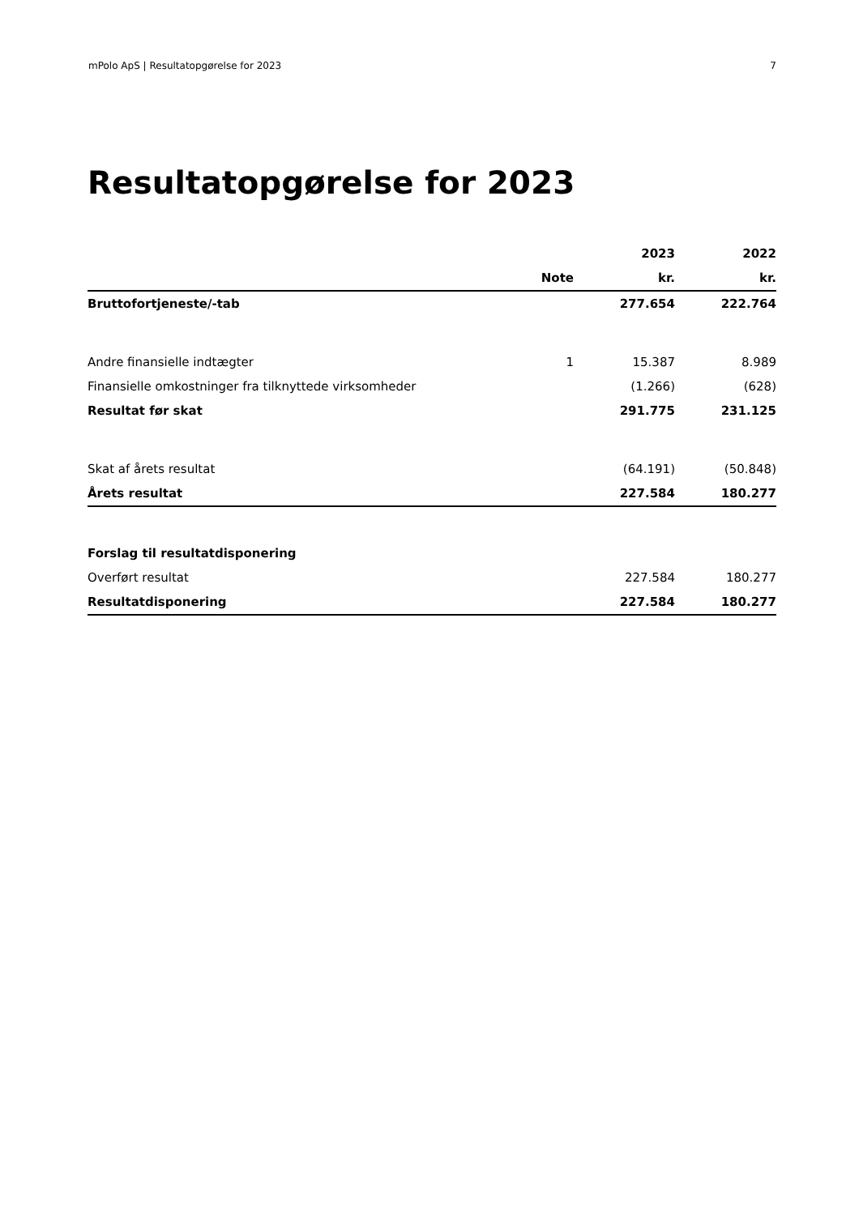mPolo ApS | Resultatopgørelse for 2023 7
Resultatopgørelse for 2023
| | | 2023 | 2022 |
| --- | --- | --- | --- |
| | Note | kr. | kr. |
| Bruttofortjeneste/-tab | | 277.654 | 222.764 |
| Andre finansielle indtægter | 1 | 15.387 | 8.989 |
| Finansielle omkostninger fra tilknyttede virksomheder | | (1.266) | (628) |
| Resultat før skat | | 291.775 | 231.125 |
| Skat af årets resultat | | (64.191) | (50.848) |
| Årets resultat | | 227.584 | 180.277 |
| Forslag til resultatdisponering | | | |
| Overført resultat | | 227.584 | 180.277 |
| Resultatdisponering | | 227.584 | 180.277 |